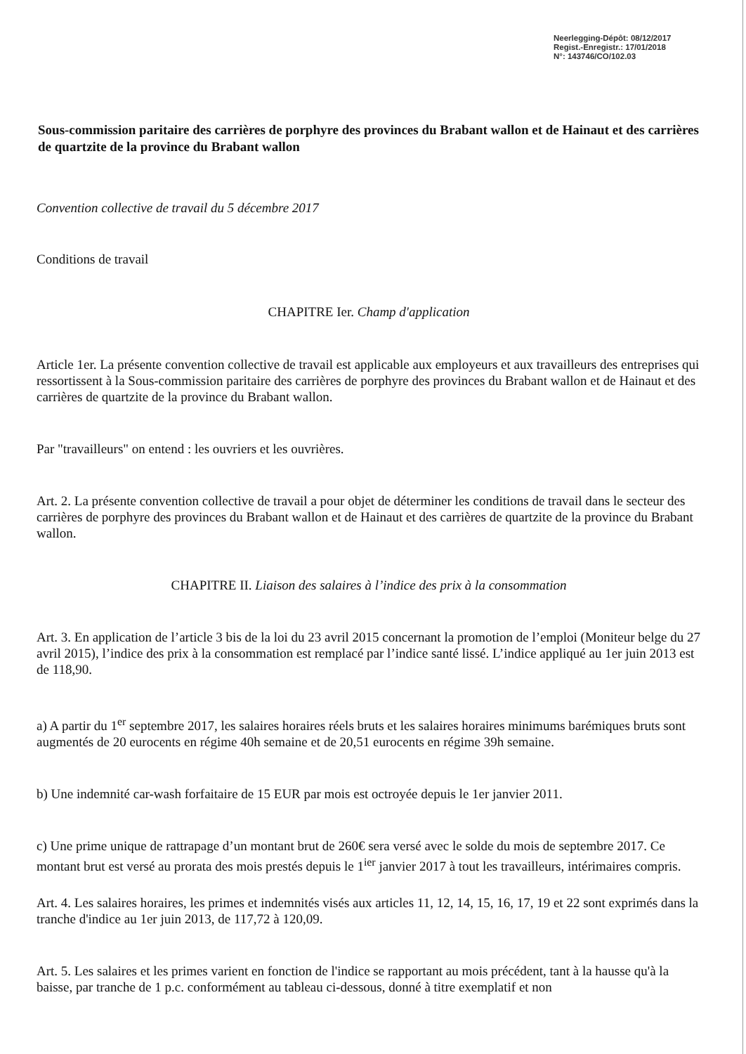Neerlegging-Dépôt: 08/12/2017
Regist.-Enregistr.: 17/01/2018
N°: 143746/CO/102.03
Sous-commission paritaire des carrières de porphyre des provinces du Brabant wallon et de Hainaut et des carrières de quartzite de la province du Brabant wallon
Convention collective de travail du 5 décembre 2017
Conditions de travail
CHAPITRE Ier. Champ d'application
Article 1er. La présente convention collective de travail est applicable aux employeurs et aux travailleurs des entreprises qui ressortissent à la Sous-commission paritaire des carrières de porphyre des provinces du Brabant wallon et de Hainaut et des carrières de quartzite de la province du Brabant wallon.
Par "travailleurs" on entend : les ouvriers et les ouvrières.
Art. 2. La présente convention collective de travail a pour objet de déterminer les conditions de travail dans le secteur des carrières de porphyre des provinces du Brabant wallon et de Hainaut et des carrières de quartzite de la province du Brabant wallon.
CHAPITRE II. Liaison des salaires à l’indice des prix à la consommation
Art. 3. En application de l’article 3 bis de la loi du 23 avril 2015 concernant la promotion de l’emploi (Moniteur belge du 27 avril 2015), l’indice des prix à la consommation est remplacé par l’indice santé lissé. L’indice appliqué au 1er juin 2013 est de 118,90.
a) A partir du 1<sup>er</sup> septembre 2017, les salaires horaires réels bruts et les salaires horaires minimums barémiques bruts sont augmentés de 20 eurocents en régime 40h semaine et de 20,51 eurocents en régime 39h semaine.
b) Une indemnité car-wash forfaitaire de 15 EUR par mois est octroyée depuis le 1er janvier 2011.
c) Une prime unique de rattrapage d’un montant brut de 260€ sera versé avec le solde du mois de septembre 2017. Ce montant brut est versé au prorata des mois prestés depuis le 1<sup>ier</sup> janvier 2017 à tout les travailleurs, intérimaires compris.
Art. 4. Les salaires horaires, les primes et indemnités visés aux articles 11, 12, 14, 15, 16, 17, 19 et 22 sont exprimés dans la tranche d'indice au 1er juin 2013, de 117,72 à 120,09.
Art. 5. Les salaires et les primes varient en fonction de l'indice se rapportant au mois précédent, tant à la hausse qu'à la baisse, par tranche de 1 p.c. conformément au tableau ci-dessous, donné à titre exemplatif et non